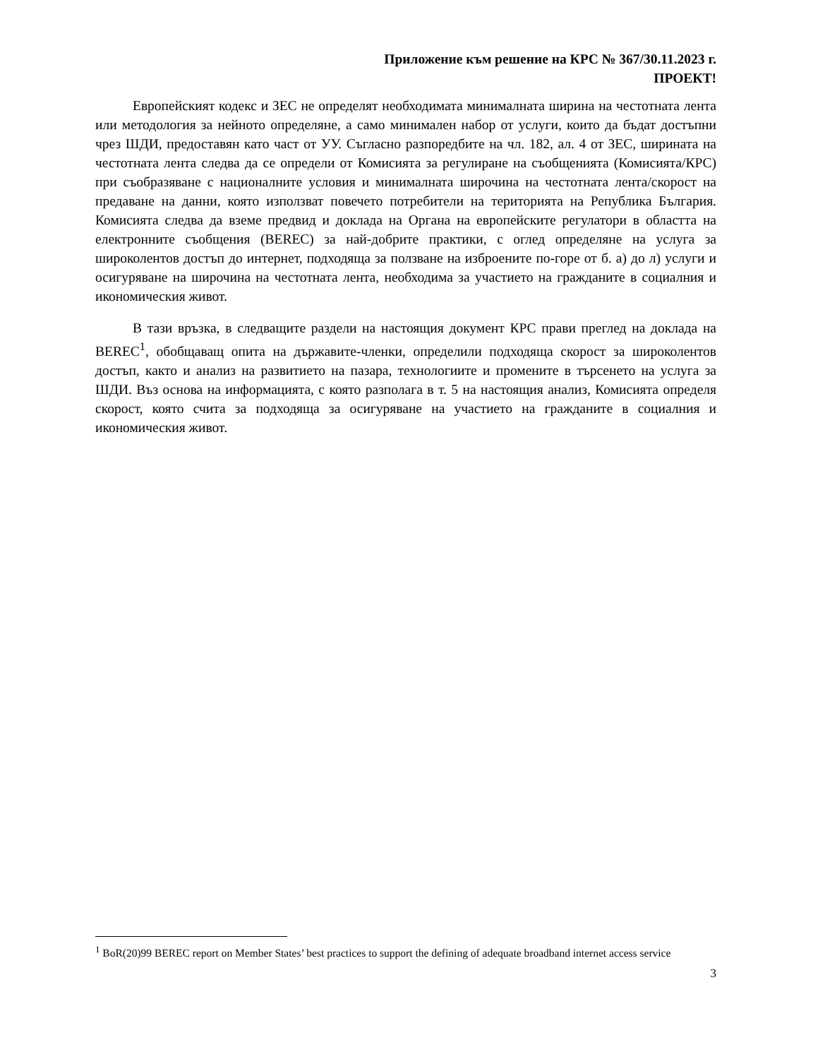Приложение към решение на КРС № 367/30.11.2023 г.
ПРОЕКТ!
Европейският кодекс и ЗЕС не определят необходимата минималната ширина на честотната лента или методология за нейното определяне, а само минимален набор от услуги, които да бъдат достъпни чрез ШДИ, предоставян като част от УУ. Съгласно разпоредбите на чл. 182, ал. 4 от ЗЕС, ширината на честотната лента следва да се определи от Комисията за регулиране на съобщенията (Комисията/КРС) при съобразяване с националните условия и минималната широчина на честотната лента/скорост на предаване на данни, която използват повечето потребители на територията на Република България. Комисията следва да вземе предвид и доклада на Органа на европейските регулатори в областта на електронните съобщения (BEREC) за най-добрите практики, с оглед определяне на услуга за широколентов достъп до интернет, подходяща за ползване на изброените по-горе от б. а) до л) услуги и осигуряване на широчина на честотната лента, необходима за участието на гражданите в социалния и икономическия живот.
В тази връзка, в следващите раздели на настоящия документ КРС прави преглед на доклада на BEREC<sup>1</sup>, обобщаващ опита на държавите-членки, определили подходяща скорост за широколентов достъп, както и анализ на развитието на пазара, технологиите и промените в търсенето на услуга за ШДИ. Въз основа на информацията, с която разполага в т. 5 на настоящия анализ, Комисията определя скорост, която счита за подходяща за осигуряване на участието на гражданите в социалния и икономическия живот.
<sup>1</sup> BoR(20)99 BEREC report on Member States’ best practices to support the defining of adequate broadband internet access service
3